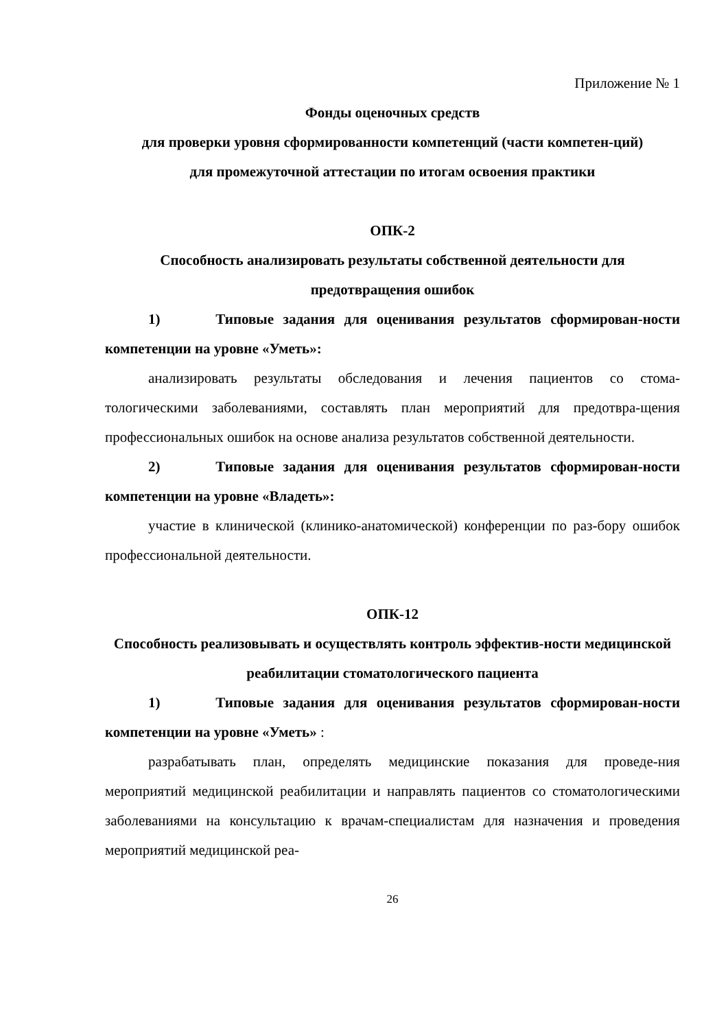Приложение № 1
Фонды оценочных средств
для проверки уровня сформированности компетенций (части компетен-ций)
для промежуточной аттестации по итогам освоения практики
ОПК-2
Способность анализировать результаты собственной деятельности для предотвращения ошибок
1) Типовые задания для оценивания результатов сформирован-ности компетенции на уровне «Уметь»:
анализировать результаты обследования и лечения пациентов со стома-тологическими заболеваниями, составлять план мероприятий для предотвра-щения профессиональных ошибок на основе анализа результатов собственной деятельности.
2) Типовые задания для оценивания результатов сформирован-ности компетенции на уровне «Владеть»:
участие в клинической (клинико-анатомической) конференции по раз-бору ошибок профессиональной деятельности.
ОПК-12
Способность реализовывать и осуществлять контроль эффектив-ности медицинской реабилитации стоматологического пациента
1) Типовые задания для оценивания результатов сформирован-ности компетенции на уровне «Уметь» :
разрабатывать план, определять медицинские показания для проведе-ния мероприятий медицинской реабилитации и направлять пациентов со стоматологическими заболеваниями на консультацию к врачам-специалистам для назначения и проведения мероприятий медицинской реа-
26